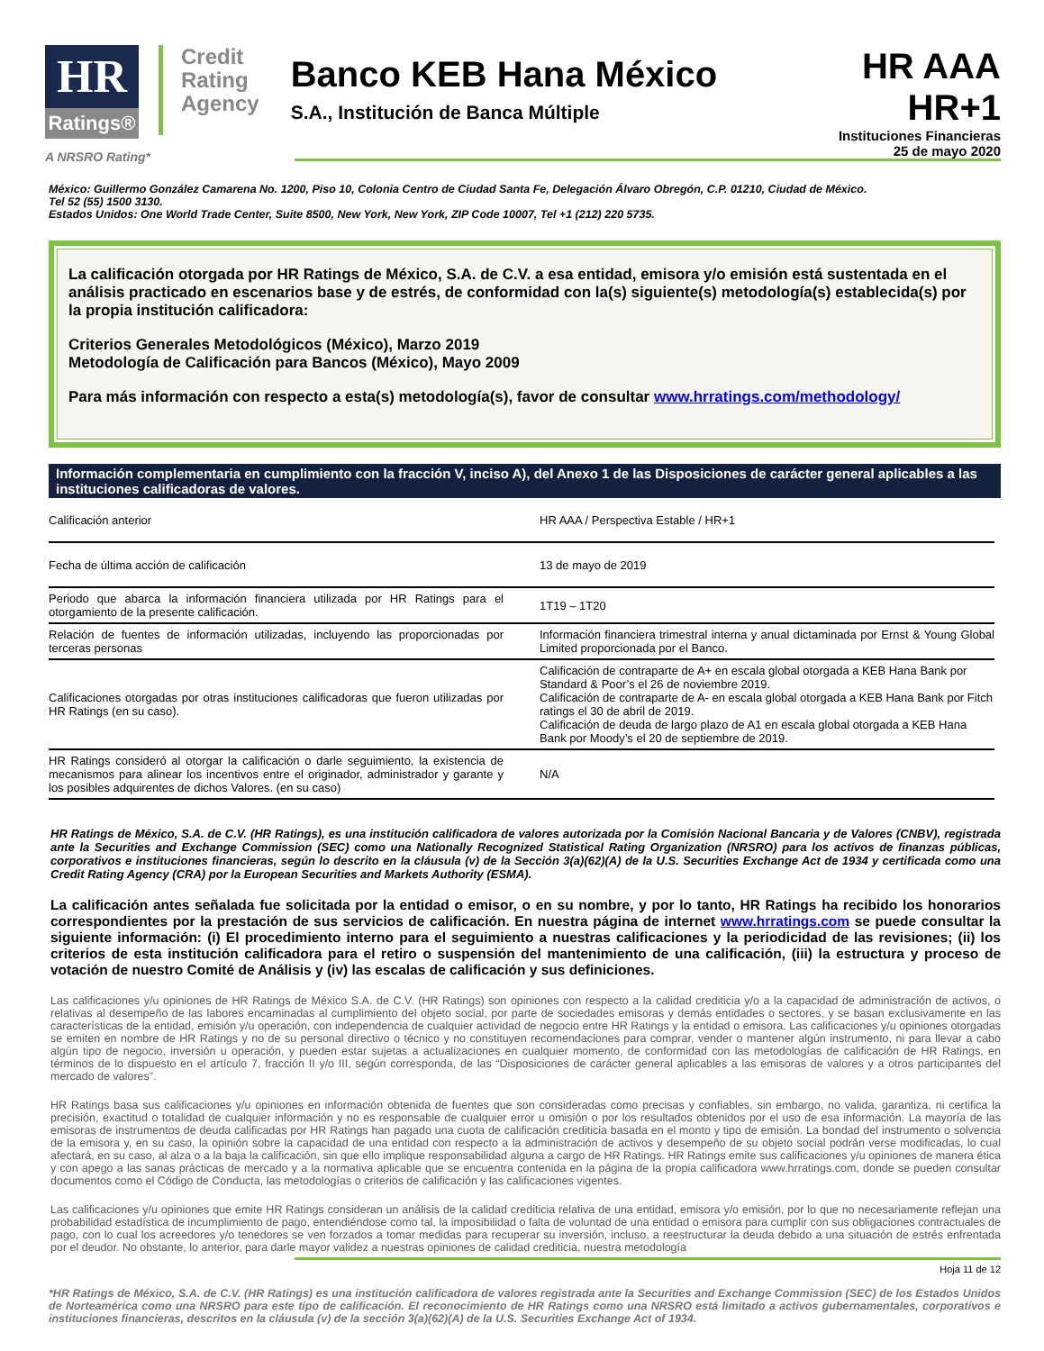HR
Ratings®
Credit
Rating
Agency
Banco KEB Hana México
S.A., Institución de Banca Múltiple
HR AAA
HR+1
Instituciones Financieras
25 de mayo 2020
A NRSRO Rating*
México: Guillermo González Camarena No. 1200, Piso 10, Colonia Centro de Ciudad Santa Fe, Delegación Álvaro Obregón, C.P. 01210, Ciudad de México.
Tel 52 (55) 1500 3130.
Estados Unidos: One World Trade Center, Suite 8500, New York, New York, ZIP Code 10007, Tel +1 (212) 220 5735.
La calificación otorgada por HR Ratings de México, S.A. de C.V. a esa entidad, emisora y/o emisión está sustentada en el análisis practicado en escenarios base y de estrés, de conformidad con la(s) siguiente(s) metodología(s) establecida(s) por la propia institución calificadora:
Criterios Generales Metodológicos (México), Marzo 2019
Metodología de Calificación para Bancos (México), Mayo 2009
Para más información con respecto a esta(s) metodología(s), favor de consultar www.hrratings.com/methodology/
Información complementaria en cumplimiento con la fracción V, inciso A), del Anexo 1 de las Disposiciones de carácter general aplicables a las instituciones calificadoras de valores.
| Calificación anterior | HR AAA / Perspectiva Estable / HR+1 |
| Fecha de última acción de calificación | 13 de mayo de 2019 |
| Periodo que abarca la información financiera utilizada por HR Ratings para el otorgamiento de la presente calificación. | 1T19 – 1T20 |
| Relación de fuentes de información utilizadas, incluyendo las proporcionadas por terceras personas | Información financiera trimestral interna y anual dictaminada por Ernst & Young Global Limited proporcionada por el Banco. |
| Calificaciones otorgadas por otras instituciones calificadoras que fueron utilizadas por HR Ratings (en su caso). | Calificación de contraparte de A+ en escala global otorgada a KEB Hana Bank por Standard & Poor’s el 26 de noviembre 2019. Calificación de contraparte de A- en escala global otorgada a KEB Hana Bank por Fitch ratings el 30 de abril de 2019. Calificación de deuda de largo plazo de A1 en escala global otorgada a KEB Hana Bank por Moody’s el 20 de septiembre de 2019. |
| HR Ratings consideró al otorgar la calificación o darle seguimiento, la existencia de mecanismos para alinear los incentivos entre el originador, administrador y garante y los posibles adquirentes de dichos Valores. (en su caso) | N/A |
HR Ratings de México, S.A. de C.V. (HR Ratings), es una institución calificadora de valores autorizada por la Comisión Nacional Bancaria y de Valores (CNBV), registrada ante la Securities and Exchange Commission (SEC) como una Nationally Recognized Statistical Rating Organization (NRSRO) para los activos de finanzas públicas, corporativos e instituciones financieras, según lo descrito en la cláusula (v) de la Sección 3(a)(62)(A) de la U.S. Securities Exchange Act de 1934 y certificada como una Credit Rating Agency (CRA) por la European Securities and Markets Authority (ESMA).
La calificación antes señalada fue solicitada por la entidad o emisor, o en su nombre, y por lo tanto, HR Ratings ha recibido los honorarios correspondientes por la prestación de sus servicios de calificación. En nuestra página de internet www.hrratings.com se puede consultar la siguiente información: (i) El procedimiento interno para el seguimiento a nuestras calificaciones y la periodicidad de las revisiones; (ii) los criterios de esta institución calificadora para el retiro o suspensión del mantenimiento de una calificación, (iii) la estructura y proceso de votación de nuestro Comité de Análisis y (iv) las escalas de calificación y sus definiciones.
Las calificaciones y/u opiniones de HR Ratings de México S.A. de C.V. (HR Ratings) son opiniones con respecto a la calidad crediticia y/o a la capacidad de administración de activos, o relativas al desempeño de las labores encaminadas al cumplimiento del objeto social, por parte de sociedades emisoras y demás entidades o sectores, y se basan exclusivamente en las características de la entidad, emisión y/u operación, con independencia de cualquier actividad de negocio entre HR Ratings y la entidad o emisora. Las calificaciones y/u opiniones otorgadas se emiten en nombre de HR Ratings y no de su personal directivo o técnico y no constituyen recomendaciones para comprar, vender o mantener algún instrumento, ni para llevar a cabo algún tipo de negocio, inversión u operación, y pueden estar sujetas a actualizaciones en cualquier momento, de conformidad con las metodologías de calificación de HR Ratings, en términos de lo dispuesto en el artículo 7, fracción II y/o III, según corresponda, de las “Disposiciones de carácter general aplicables a las emisoras de valores y a otros participantes del mercado de valores”.
HR Ratings basa sus calificaciones y/u opiniones en información obtenida de fuentes que son consideradas como precisas y confiables, sin embargo, no valida, garantiza, ni certifica la precisión, exactitud o totalidad de cualquier información y no es responsable de cualquier error u omisión o por los resultados obtenidos por el uso de esa información. La mayoría de las emisoras de instrumentos de deuda calificadas por HR Ratings han pagado una cuota de calificación crediticia basada en el monto y tipo de emisión. La bondad del instrumento o solvencia de la emisora y, en su caso, la opinión sobre la capacidad de una entidad con respecto a la administración de activos y desempeño de su objeto social podrán verse modificadas, lo cual afectará, en su caso, al alza o a la baja la calificación, sin que ello implique responsabilidad alguna a cargo de HR Ratings. HR Ratings emite sus calificaciones y/u opiniones de manera ética y con apego a las sanas prácticas de mercado y a la normativa aplicable que se encuentra contenida en la página de la propia calificadora www.hrratings.com, donde se pueden consultar documentos como el Código de Conducta, las metodologías o criterios de calificación y las calificaciones vigentes.
Las calificaciones y/u opiniones que emite HR Ratings consideran un análisis de la calidad crediticia relativa de una entidad, emisora y/o emisión, por lo que no necesariamente reflejan una probabilidad estadística de incumplimiento de pago, entendiéndose como tal, la imposibilidad o falta de voluntad de una entidad o emisora para cumplir con sus obligaciones contractuales de pago, con lo cual los acreedores y/o tenedores se ven forzados a tomar medidas para recuperar su inversión, incluso, a reestructurar la deuda debido a una situación de estrés enfrentada por el deudor. No obstante, lo anterior, para darle mayor validez a nuestras opiniones de calidad crediticia, nuestra metodología
Hoja 11 de 12
*HR Ratings de México, S.A. de C.V. (HR Ratings) es una institución calificadora de valores registrada ante la Securities and Exchange Commission (SEC) de los Estados Unidos de Norteamérica como una NRSRO para este tipo de calificación. El reconocimiento de HR Ratings como una NRSRO está limitado a activos gubernamentales, corporativos e instituciones financieras, descritos en la cláusula (v) de la sección 3(a)(62)(A) de la U.S. Securities Exchange Act of 1934.